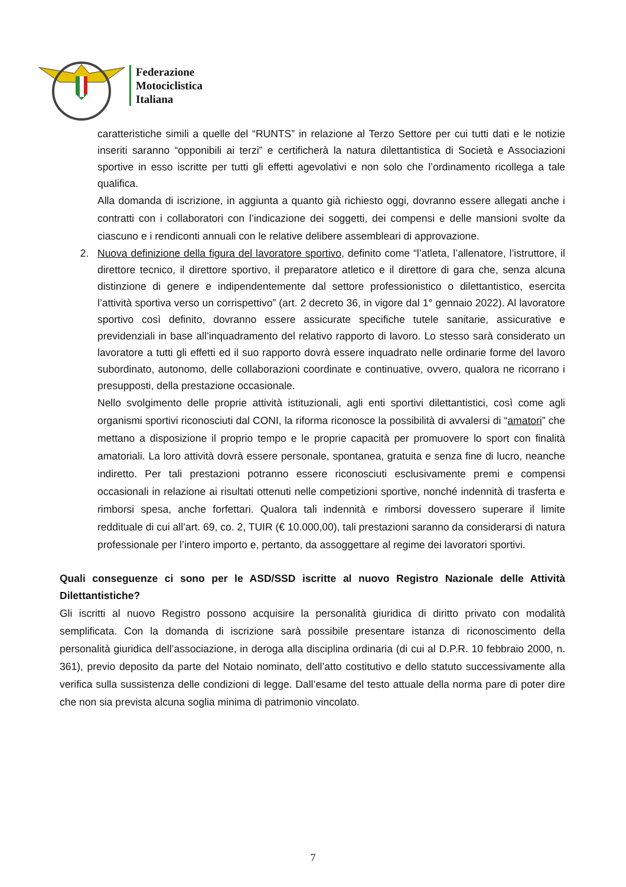Federazione
Motociclistica
Italiana
caratteristiche simili a quelle del “RUNTS” in relazione al Terzo Settore per cui tutti dati e le notizie inseriti saranno “opponibili ai terzi” e certificherà la natura dilettantistica di Società e Associazioni sportive in esso iscritte per tutti gli effetti agevolativi e non solo che l’ordinamento ricollega a tale qualifica.
Alla domanda di iscrizione, in aggiunta a quanto già richiesto oggi, dovranno essere allegati anche i contratti con i collaboratori con l’indicazione dei soggetti, dei compensi e delle mansioni svolte da ciascuno e i rendiconti annuali con le relative delibere assembleari di approvazione.
2. Nuova definizione della figura del lavoratore sportivo, definito come “l’atleta, l’allenatore, l’istruttore, il direttore tecnico, il direttore sportivo, il preparatore atletico e il direttore di gara che, senza alcuna distinzione di genere e indipendentemente dal settore professionistico o dilettantistico, esercita l’attività sportiva verso un corrispettivo” (art. 2 decreto 36, in vigore dal 1° gennaio 2022). Al lavoratore sportivo così definito, dovranno essere assicurate specifiche tutele sanitarie, assicurative e previdenziali in base all’inquadramento del relativo rapporto di lavoro. Lo stesso sarà considerato un lavoratore a tutti gli effetti ed il suo rapporto dovrà essere inquadrato nelle ordinarie forme del lavoro subordinato, autonomo, delle collaborazioni coordinate e continuative, ovvero, qualora ne ricorrano i presupposti, della prestazione occasionale.
Nello svolgimento delle proprie attività istituzionali, agli enti sportivi dilettantistici, così come agli organismi sportivi riconosciuti dal CONI, la riforma riconosce la possibilità di avvalersi di “amatori” che mettano a disposizione il proprio tempo e le proprie capacità per promuovere lo sport con finalità amatoriali. La loro attività dovrà essere personale, spontanea, gratuita e senza fine di lucro, neanche indiretto. Per tali prestazioni potranno essere riconosciuti esclusivamente premi e compensi occasionali in relazione ai risultati ottenuti nelle competizioni sportive, nonché indennità di trasferta e rimborsi spesa, anche forfettari. Qualora tali indennità e rimborsi dovessero superare il limite reddituale di cui all’art. 69, co. 2, TUIR (€ 10.000,00), tali prestazioni saranno da considerarsi di natura professionale per l’intero importo e, pertanto, da assoggettare al regime dei lavoratori sportivi.
Quali conseguenze ci sono per le ASD/SSD iscritte al nuovo Registro Nazionale delle Attività Dilettantistiche?
Gli iscritti al nuovo Registro possono acquisire la personalità giuridica di diritto privato con modalità semplificata. Con la domanda di iscrizione sarà possibile presentare istanza di riconoscimento della personalità giuridica dell’associazione, in deroga alla disciplina ordinaria (di cui al D.P.R. 10 febbraio 2000, n. 361), previo deposito da parte del Notaio nominato, dell’atto costitutivo e dello statuto successivamente alla verifica sulla sussistenza delle condizioni di legge. Dall’esame del testo attuale della norma pare di poter dire che non sia prevista alcuna soglia minima di patrimonio vincolato.
7